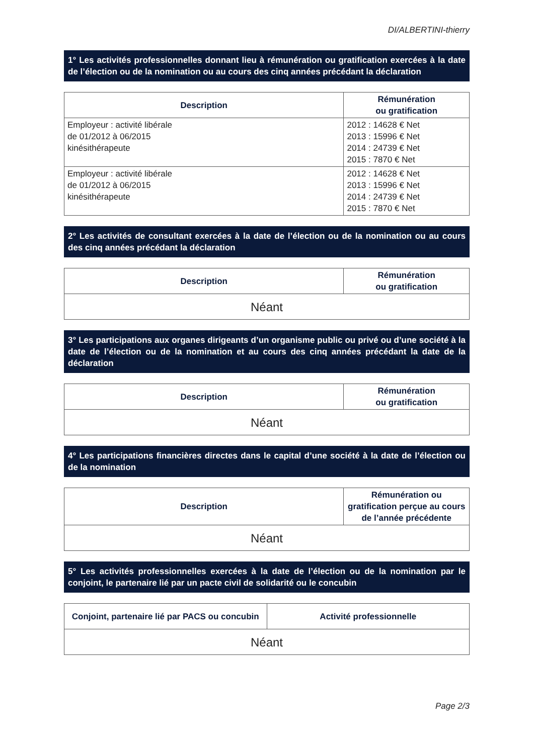DI/ALBERTINI-thierry
1° Les activités professionnelles donnant lieu à rémunération ou gratification exercées à la date de l’élection ou de la nomination ou au cours des cinq années précédant la déclaration
| Description | Rémunération ou gratification |
| --- | --- |
| Employeur : activité libérale de 01/2012 à 06/2015 kinésithérapeute | 2012 : 14628 € Net 2013 : 15996 € Net 2014 : 24739 € Net 2015 : 7870 € Net |
| Employeur : activité libérale de 01/2012 à 06/2015 kinésithérapeute | 2012 : 14628 € Net 2013 : 15996 € Net 2014 : 24739 € Net 2015 : 7870 € Net |
2° Les activités de consultant exercées à la date de l’élection ou de la nomination ou au cours des cinq années précédant la déclaration
| Description | Rémunération ou gratification |
| --- | --- |
| Néant | |
3° Les participations aux organes dirigeants d’un organisme public ou privé ou d’une société à la date de l’élection ou de la nomination et au cours des cinq années précédant la date de la déclaration
| Description | Rémunération ou gratification |
| --- | --- |
| Néant | |
4° Les participations financières directes dans le capital d’une société à la date de l’élection ou de la nomination
| Description | Rémunération ou gratification perçue au cours de l’année précédente |
| --- | --- |
| Néant | |
5° Les activités professionnelles exercées à la date de l’élection ou de la nomination par le conjoint, le partenaire lié par un pacte civil de solidarité ou le concubin
| Conjoint, partenaire lié par PACS ou concubin | Activité professionnelle |
| --- | --- |
| Néant | |
Page 2/3